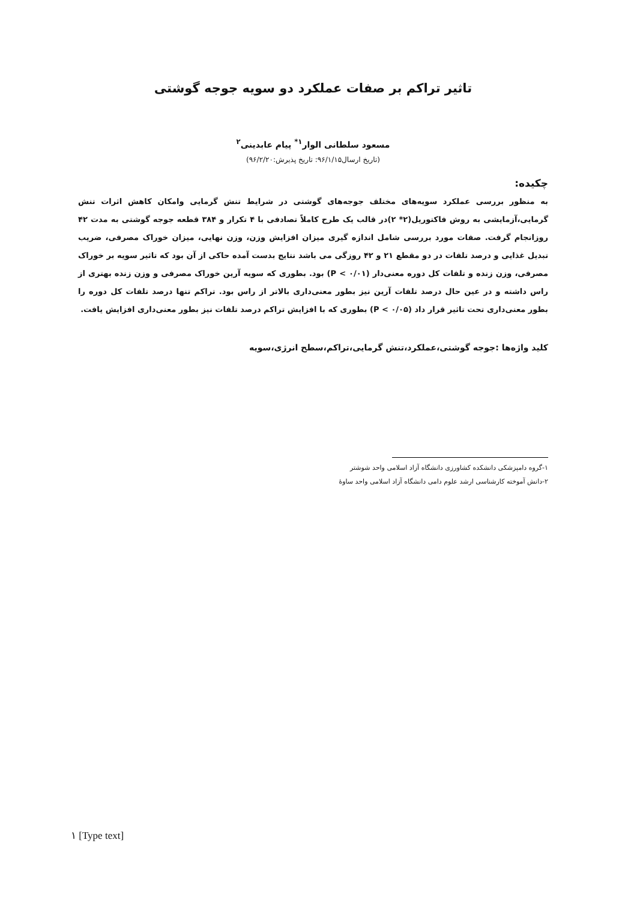تاثیر تراکم بر صفات عملکرد دو سویه جوجه گوشتی
مسعود سلطانی الوار<sup>۱*</sup> پیام عابدینی<sup>۲</sup>
(تاریخ ارسال۹۶/۱/۱۵: تاریخ پذیرش:۹۶/۲/۲۰)
چکیده:
به منظور بررسی عملکرد سویه‌های مختلف جوجه‌های گوشتی در شرایط تنش گرمایی وامکان کاهش اثرات تنش گرمایی،آزمایشی به روش فاکتوریل(۲* ۲)در قالب یک طرح کاملاً تصادفی با ۴ تکرار و ۳۸۴ قطعه جوجه گوشتی به مدت ۴۲ روزانجام گرفت. صفات مورد بررسی شامل اندازه گیری میزان افزایش وزن، وزن نهایی، میزان خوراک مصرفی، ضریب تبدیل غذایی و درصد تلفات در دو مقطع ۲۱ و ۴۲ روزگی می باشد نتایج بدست آمده حاکی از آن بود که تاثیر سویه بر خوراک مصرفی، وزن زنده و تلفات کل دوره معنی‌دار (P < ۰/۰۱) بود. بطوری که سویه آرین خوراک مصرفی و وزن زنده بهتری از راس داشته و در عین حال درصد تلفات آرین نیز بطور معنی‌داری بالاتر از راس بود. تراکم تنها درصد تلفات کل دوره را بطور معنی‌داری تحت تاثیر قرار داد (P < ۰/۰۵) بطوری که با افزایش تراکم درصد تلفات نیز بطور معنی‌داری افزایش یافت.
کلید واژه‌ها :جوجه گوشتی،عملکرد،تنش گرمایی،تراکم،سطح انرژی،سویه
۱-گروه دامپزشکی دانشکده کشاورزی دانشگاه آزاد اسلامی واحد شوشتر
۲-دانش آموخته کارشناسی ارشد علوم دامی دانشگاه آزاد اسلامی واحد ساوهٔ
۱ [Type text]